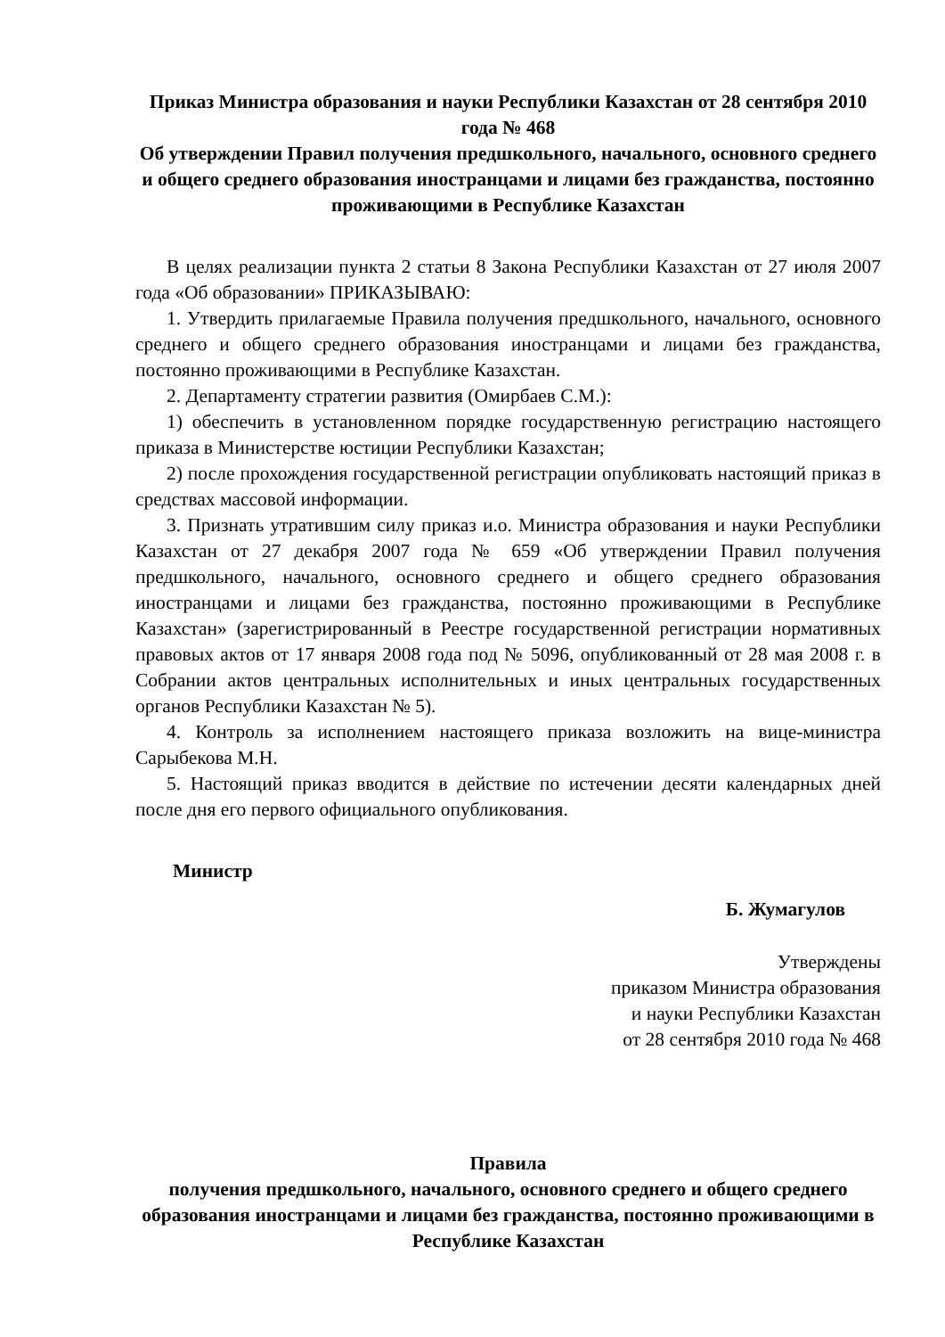Приказ Министра образования и науки Республики Казахстан от 28 сентября 2010 года № 468
Об утверждении Правил получения предшкольного, начального, основного среднего и общего среднего образования иностранцами и лицами без гражданства, постоянно проживающими в Республике Казахстан
В целях реализации пункта 2 статьи 8 Закона Республики Казахстан от 27 июля 2007 года «Об образовании» ПРИКАЗЫВАЮ:
1. Утвердить прилагаемые Правила получения предшкольного, начального, основного среднего и общего среднего образования иностранцами и лицами без гражданства, постоянно проживающими в Республике Казахстан.
2. Департаменту стратегии развития (Омирбаев С.М.):
1) обеспечить в установленном порядке государственную регистрацию настоящего приказа в Министерстве юстиции Республики Казахстан;
2) после прохождения государственной регистрации опубликовать настоящий приказ в средствах массовой информации.
3. Признать утратившим силу приказ и.о. Министра образования и науки Республики Казахстан от 27 декабря 2007 года № 659 «Об утверждении Правил получения предшкольного, начального, основного среднего и общего среднего образования иностранцами и лицами без гражданства, постоянно проживающими в Республике Казахстан» (зарегистрированный в Реестре государственной регистрации нормативных правовых актов от 17 января 2008 года под № 5096, опубликованный от 28 мая 2008 г. в Собрании актов центральных исполнительных и иных центральных государственных органов Республики Казахстан № 5).
4. Контроль за исполнением настоящего приказа возложить на вице-министра Сарыбекова М.Н.
5. Настоящий приказ вводится в действие по истечении десяти календарных дней после дня его первого официального опубликования.
Министр
Б. Жумагулов
Утверждены
приказом Министра образования
и науки Республики Казахстан
от 28 сентября 2010 года № 468
Правила
получения предшкольного, начального, основного среднего и общего среднего образования иностранцами и лицами без гражданства, постоянно проживающими в Республике Казахстан